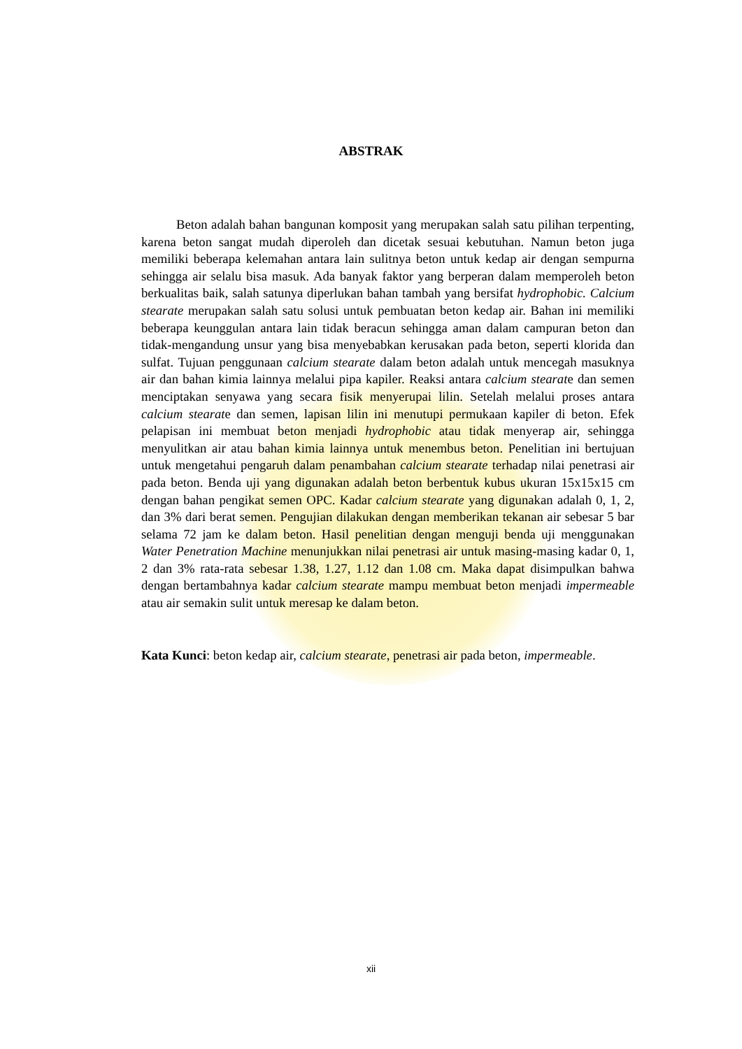ABSTRAK
Beton adalah bahan bangunan komposit yang merupakan salah satu pilihan terpenting, karena beton sangat mudah diperoleh dan dicetak sesuai kebutuhan. Namun beton juga memiliki beberapa kelemahan antara lain sulitnya beton untuk kedap air dengan sempurna sehingga air selalu bisa masuk. Ada banyak faktor yang berperan dalam memperoleh beton berkualitas baik, salah satunya diperlukan bahan tambah yang bersifat hydrophobic. Calcium stearate merupakan salah satu solusi untuk pembuatan beton kedap air. Bahan ini memiliki beberapa keunggulan antara lain tidak beracun sehingga aman dalam campuran beton dan tidak-mengandung unsur yang bisa menyebabkan kerusakan pada beton, seperti klorida dan sulfat. Tujuan penggunaan calcium stearate dalam beton adalah untuk mencegah masuknya air dan bahan kimia lainnya melalui pipa kapiler. Reaksi antara calcium stearate dan semen menciptakan senyawa yang secara fisik menyerupai lilin. Setelah melalui proses antara calcium stearate dan semen, lapisan lilin ini menutupi permukaan kapiler di beton. Efek pelapisan ini membuat beton menjadi hydrophobic atau tidak menyerap air, sehingga menyulitkan air atau bahan kimia lainnya untuk menembus beton. Penelitian ini bertujuan untuk mengetahui pengaruh dalam penambahan calcium stearate terhadap nilai penetrasi air pada beton. Benda uji yang digunakan adalah beton berbentuk kubus ukuran 15x15x15 cm dengan bahan pengikat semen OPC. Kadar calcium stearate yang digunakan adalah 0, 1, 2, dan 3% dari berat semen. Pengujian dilakukan dengan memberikan tekanan air sebesar 5 bar selama 72 jam ke dalam beton. Hasil penelitian dengan menguji benda uji menggunakan Water Penetration Machine menunjukkan nilai penetrasi air untuk masing-masing kadar 0, 1, 2 dan 3% rata-rata sebesar 1.38, 1.27, 1.12 dan 1.08 cm. Maka dapat disimpulkan bahwa dengan bertambahnya kadar calcium stearate mampu membuat beton menjadi impermeable atau air semakin sulit untuk meresap ke dalam beton.
Kata Kunci: beton kedap air, calcium stearate, penetrasi air pada beton, impermeable.
xii